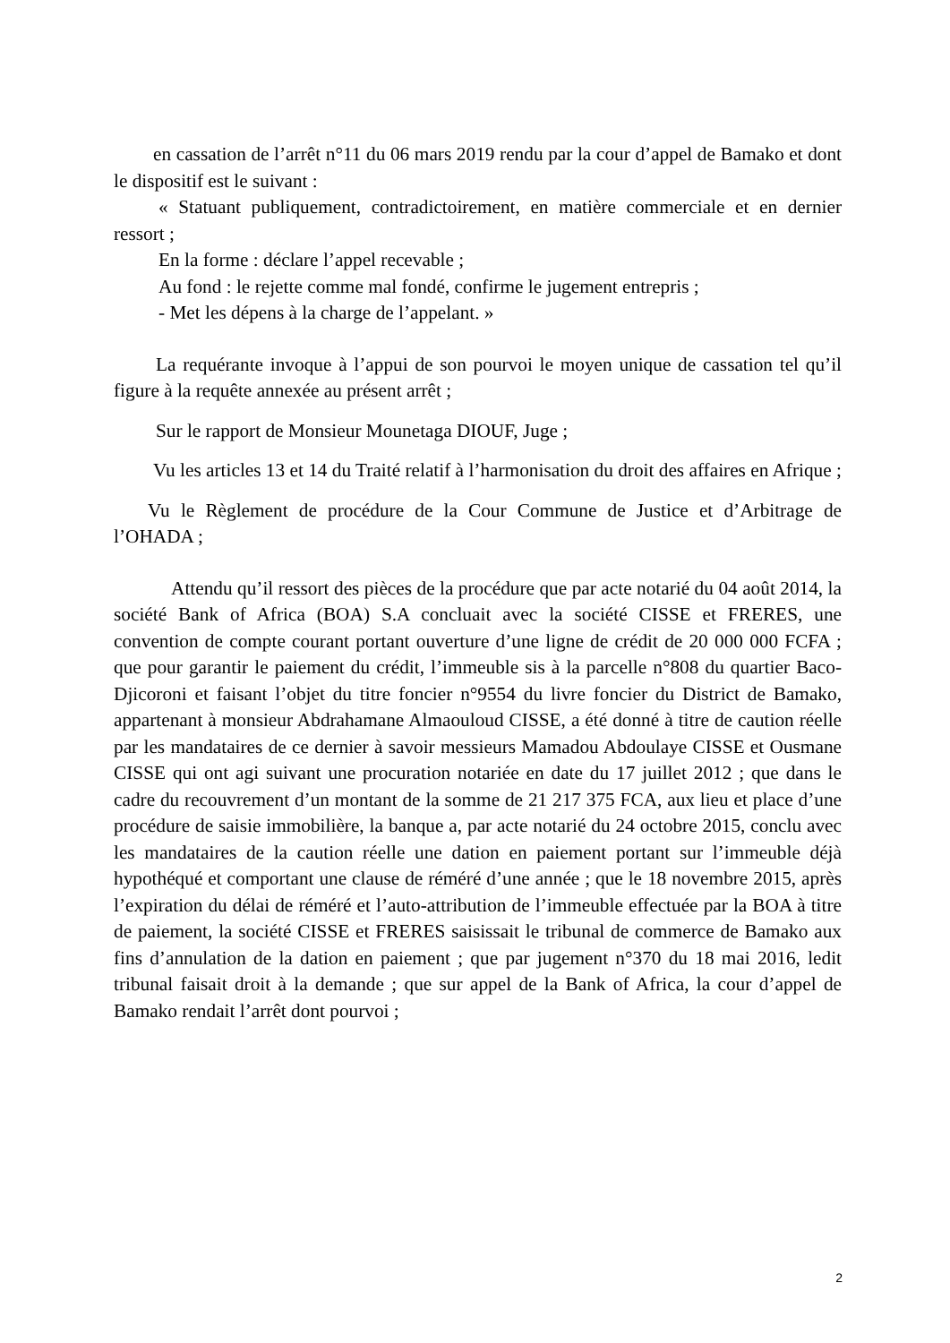en cassation de l’arrêt n°11 du 06 mars 2019 rendu par la cour d’appel de Bamako et dont le dispositif est le suivant :
« Statuant publiquement, contradictoirement, en matière commerciale et en dernier ressort ;
En la forme : déclare l’appel recevable ;
Au fond : le rejette comme mal fondé, confirme le jugement entrepris ;
- Met les dépens à la charge de l’appelant. »
La requérante invoque à l’appui de son pourvoi le moyen unique de cassation tel qu’il figure à la requête annexée au présent arrêt ;
Sur le rapport de Monsieur Mounetaga DIOUF, Juge ;
Vu les articles 13 et 14 du Traité relatif à l’harmonisation du droit des affaires en Afrique ;
Vu le Règlement de procédure de la Cour Commune de Justice et d’Arbitrage de l’OHADA ;
Attendu qu’il ressort des pièces de la procédure que par acte notarié du 04 août 2014, la société Bank of Africa (BOA) S.A concluait avec la société CISSE et FRERES, une convention de compte courant portant ouverture d’une ligne de crédit de 20 000 000 FCFA ; que pour garantir le paiement du crédit, l’immeuble sis à la parcelle n°808 du quartier Baco-Djicoroni et faisant l’objet du titre foncier n°9554 du livre foncier du District de Bamako, appartenant à monsieur Abdrahamane Almaouloud CISSE, a été donné à titre de caution réelle par les mandataires de ce dernier à savoir messieurs Mamadou Abdoulaye CISSE et Ousmane CISSE qui ont agi suivant une procuration notariée en date du 17 juillet 2012 ; que dans le cadre du recouvrement d’un montant de la somme de 21 217 375 FCA, aux lieu et place d’une procédure de saisie immobilière, la banque a, par acte notarié du 24 octobre 2015, conclu avec les mandataires de la caution réelle une dation en paiement portant sur l’immeuble déjà hypothéqué et comportant une clause de réméré d’une année ; que le 18 novembre 2015, après l’expiration du délai de réméré et l’auto-attribution de l’immeuble effectuée par la BOA à titre de paiement, la société CISSE et FRERES saisissait le tribunal de commerce de Bamako aux fins d’annulation de la dation en paiement ; que par jugement n°370 du 18 mai 2016, ledit tribunal faisait droit à la demande ; que sur appel de la Bank of Africa, la cour d’appel de Bamako rendait l’arrêt dont pourvoi ;
2